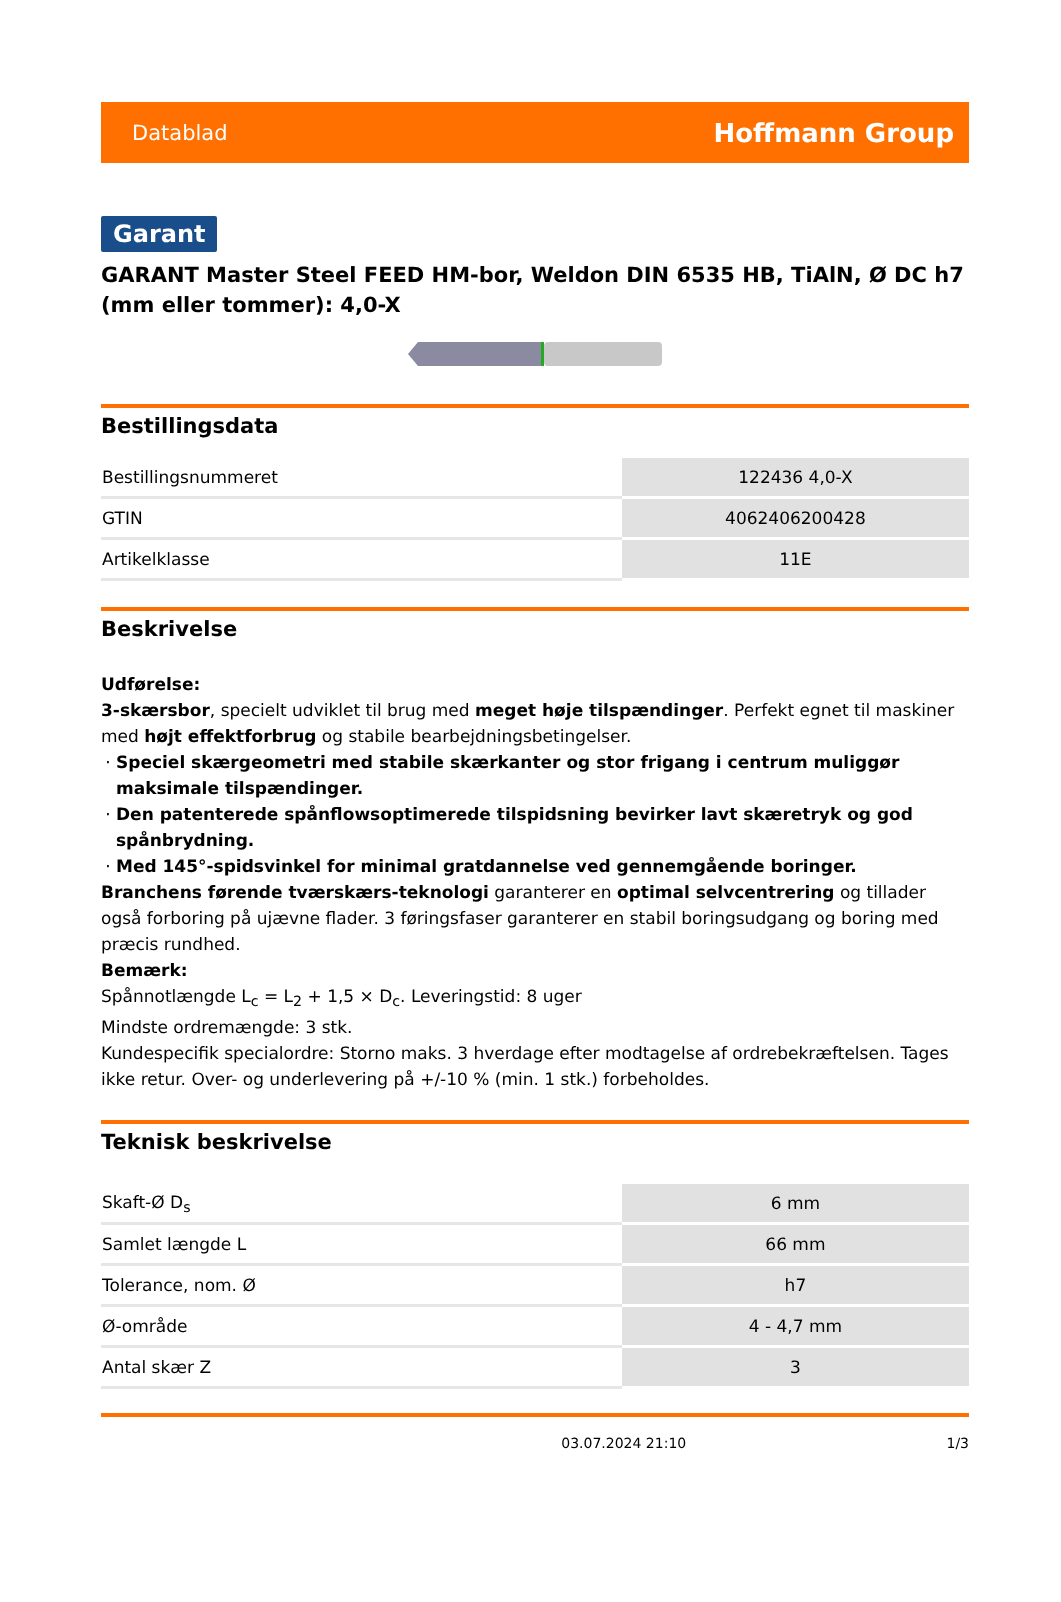Datablad Hoffmann Group
Garant
GARANT Master Steel FEED HM-bor, Weldon DIN 6535 HB, TiAlN, Ø DC h7 (mm eller tommer): 4,0-X
Bestillingsdata
| Bestillingsnummeret | 122436 4,0-X |
| GTIN | 4062406200428 |
| Artikelklasse | 11E |
Beskrivelse
Udførelse:
3-skærsbor, specielt udviklet til brug med meget høje tilspændinger. Perfekt egnet til maskiner med højt effektforbrug og stabile bearbejdningsbetingelser.
Speciel skærgeometri med stabile skærkanter og stor frigang i centrum muliggør maksimale tilspændinger.
Den patenterede spånflowsoptimerede tilspidsning bevirker lavt skæretryk og god spånbrydning.
Med 145°-spidsvinkel for minimal gratdannelse ved gennemgående boringer.
Branchens førende tværskærs-teknologi garanterer en optimal selvcentrering og tillader også forboring på ujævne flader. 3 føringsfaser garanterer en stabil boringsudgang og boring med præcis rundhed.
Bemærk:
Spånnotlængde L<sub>c</sub> = L<sub>2</sub> + 1,5 × D<sub>c</sub>. Leveringstid: 8 uger
Mindste ordremængde: 3 stk.
Kundespecifik specialordre: Storno maks. 3 hverdage efter modtagelse af ordrebekræftelsen. Tages ikke retur. Over- og underlevering på +/-10 % (min. 1 stk.) forbeholdes.
Teknisk beskrivelse
| Skaft-Ø D<sub>s</sub> | 6 mm |
| Samlet længde L | 66 mm |
| Tolerance, nom. Ø | h7 |
| Ø-område | 4 - 4,7 mm |
| Antal skær Z | 3 |
03.07.2024 21:10 1/3